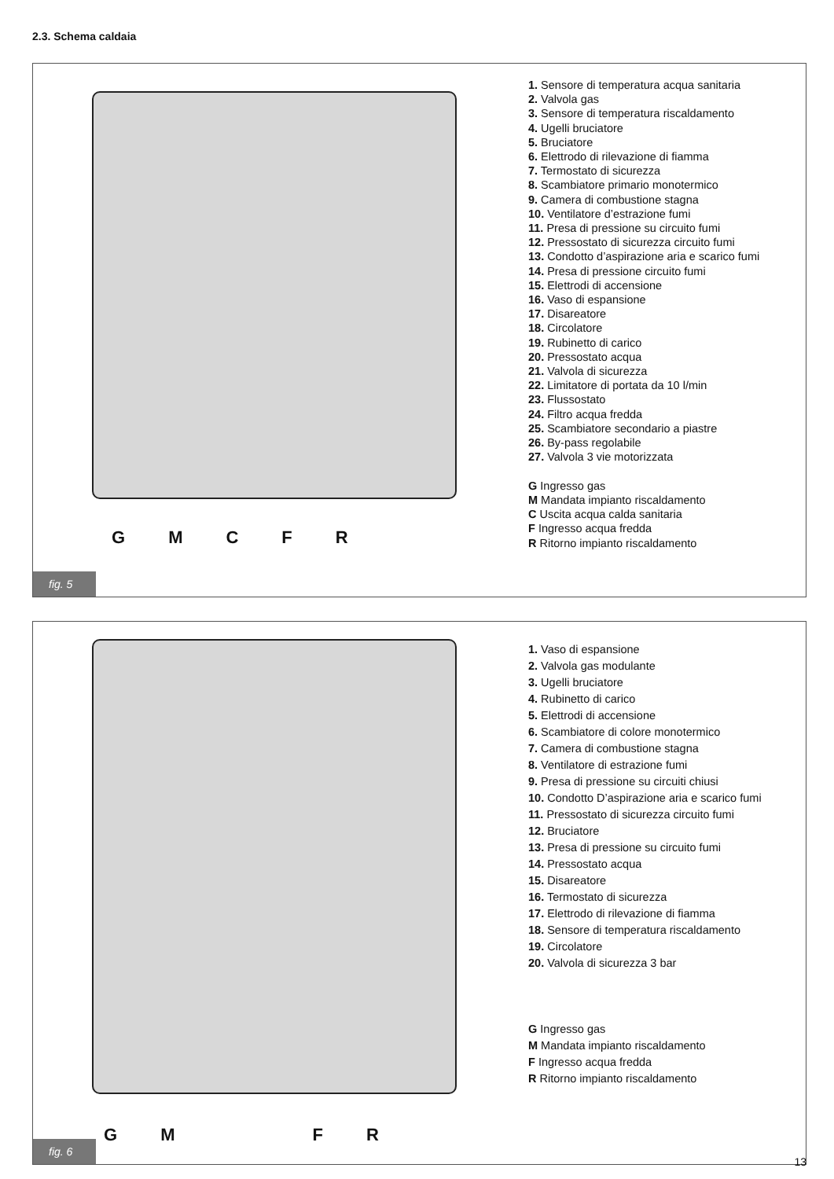2.3. Schema caldaia
GMCFR
1. Sensore di temperatura acqua sanitaria
2. Valvola gas
3. Sensore di temperatura riscaldamento
4. Ugelli bruciatore
5. Bruciatore
6. Elettrodo di rilevazione di fiamma
7. Termostato di sicurezza
8. Scambiatore primario monotermico
9. Camera di combustione stagna
10. Ventilatore d’estrazione fumi
11. Presa di pressione su circuito fumi
12. Pressostato di sicurezza circuito fumi
13. Condotto d’aspirazione aria e scarico fumi
14. Presa di pressione circuito fumi
15. Elettrodi di accensione
16. Vaso di espansione
17. Disareatore
18. Circolatore
19. Rubinetto di carico
20. Pressostato acqua
21. Valvola di sicurezza
22. Limitatore di portata da 10 l/min
23. Flussostato
24. Filtro acqua fredda
25. Scambiatore secondario a piastre
26. By-pass regolabile
27. Valvola 3 vie motorizzata
G Ingresso gas
M Mandata impianto riscaldamento
C Uscita acqua calda sanitaria
F Ingresso acqua fredda
R Ritorno impianto riscaldamento
fig. 5
GMFR
1. Vaso di espansione
2. Valvola gas modulante
3. Ugelli bruciatore
4. Rubinetto di carico
5. Elettrodi di accensione
6. Scambiatore di colore monotermico
7. Camera di combustione stagna
8. Ventilatore di estrazione fumi
9. Presa di pressione su circuiti chiusi
10. Condotto D’aspirazione aria e scarico fumi
11. Pressostato di sicurezza circuito fumi
12. Bruciatore
13. Presa di pressione su circuito fumi
14. Pressostato acqua
15. Disareatore
16. Termostato di sicurezza
17. Elettrodo di rilevazione di fiamma
18. Sensore di temperatura riscaldamento
19. Circolatore
20. Valvola di sicurezza 3 bar
G Ingresso gas
M Mandata impianto riscaldamento
F Ingresso acqua fredda
R Ritorno impianto riscaldamento
fig. 6
13